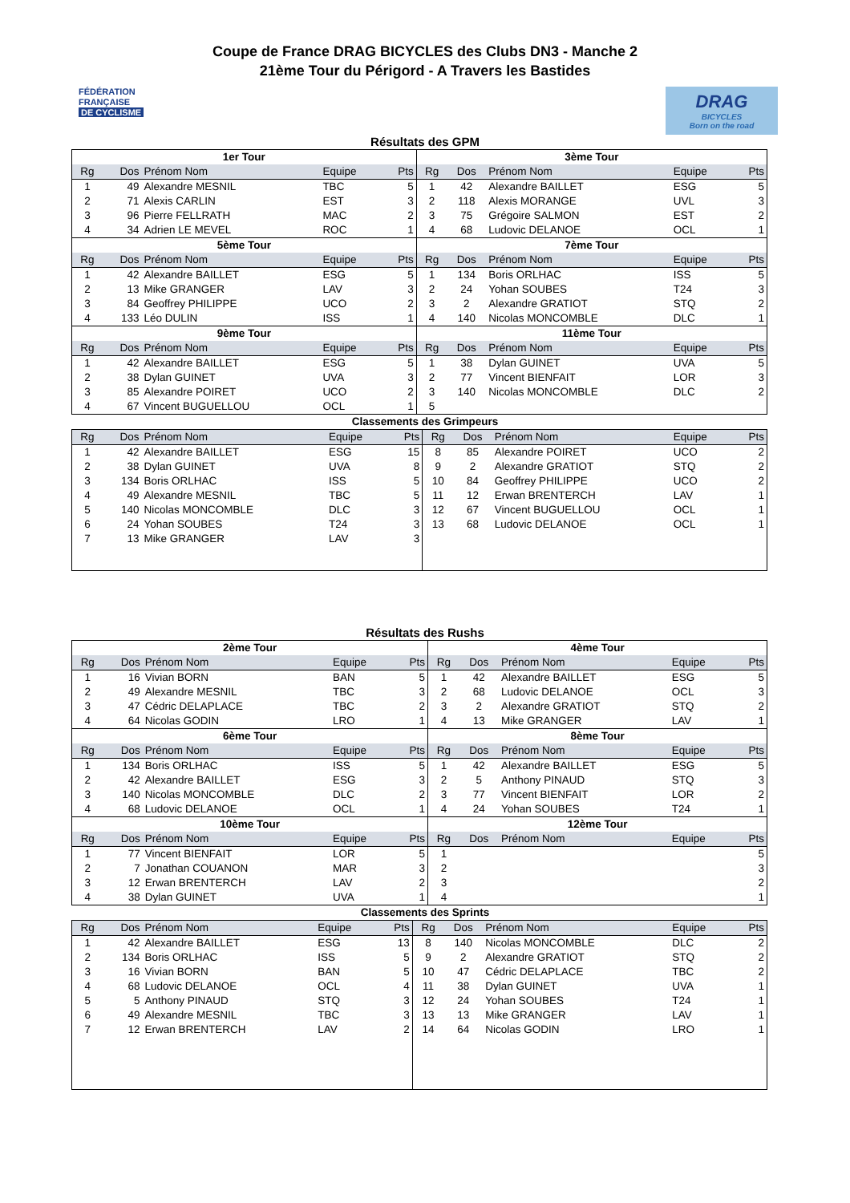Coupe de France DRAG BICYCLES des Clubs DN3 - Manche 2
21ème Tour du Périgord - A Travers les Bastides
FÉDÉRATION
FRANÇAISE
DE CYCLISME
DRAG
BICYCLES
Born on the road
Résultats des GPM
| 1er Tour | | | | | 3ème Tour | | | | |
| --- | --- | --- | --- | --- | --- | --- | --- | --- | --- |
| Rg | Dos | Prénom Nom | Equipe | Pts | Rg | Dos | Prénom Nom | Equipe | Pts |
| 1 | 49 | Alexandre MESNIL | TBC | 5 | 1 | 42 | Alexandre BAILLET | ESG | 5 |
| 2 | 71 | Alexis CARLIN | EST | 3 | 2 | 118 | Alexis MORANGE | UVL | 3 |
| 3 | 96 | Pierre FELLRATH | MAC | 2 | 3 | 75 | Grégoire SALMON | EST | 2 |
| 4 | 34 | Adrien LE MEVEL | ROC | 1 | 4 | 68 | Ludovic DELANOE | OCL | 1 |
| 5ème Tour | | | | | 7ème Tour | | | | |
| Rg | Dos | Prénom Nom | Equipe | Pts | Rg | Dos | Prénom Nom | Equipe | Pts |
| 1 | 42 | Alexandre BAILLET | ESG | 5 | 1 | 134 | Boris ORLHAC | ISS | 5 |
| 2 | 13 | Mike GRANGER | LAV | 3 | 2 | 24 | Yohan SOUBES | T24 | 3 |
| 3 | 84 | Geoffrey PHILIPPE | UCO | 2 | 3 | 2 | Alexandre GRATIOT | STQ | 2 |
| 4 | 133 | Léo DULIN | ISS | 1 | 4 | 140 | Nicolas MONCOMBLE | DLC | 1 |
| 9ème Tour | | | | | 11ème Tour | | | | |
| Rg | Dos | Prénom Nom | Equipe | Pts | Rg | Dos | Prénom Nom | Equipe | Pts |
| 1 | 42 | Alexandre BAILLET | ESG | 5 | 1 | 38 | Dylan GUINET | UVA | 5 |
| 2 | 38 | Dylan GUINET | UVA | 3 | 2 | 77 | Vincent BIENFAIT | LOR | 3 |
| 3 | 85 | Alexandre POIRET | UCO | 2 | 3 | 140 | Nicolas MONCOMBLE | DLC | 2 |
| 4 | 67 | Vincent BUGUELLOU | OCL | 1 | 5 | | | | |
Classements des Grimpeurs
| Rg | Dos | Prénom Nom | Equipe | Pts | Rg | Dos | Prénom Nom | Equipe | Pts |
| --- | --- | --- | --- | --- | --- | --- | --- | --- | --- |
| 1 | 42 | Alexandre BAILLET | ESG | 15 | 8 | 85 | Alexandre POIRET | UCO | 2 |
| 2 | 38 | Dylan GUINET | UVA | 8 | 9 | 2 | Alexandre GRATIOT | STQ | 2 |
| 3 | 134 | Boris ORLHAC | ISS | 5 | 10 | 84 | Geoffrey PHILIPPE | UCO | 2 |
| 4 | 49 | Alexandre MESNIL | TBC | 5 | 11 | 12 | Erwan BRENTERCH | LAV | 1 |
| 5 | 140 | Nicolas MONCOMBLE | DLC | 3 | 12 | 67 | Vincent BUGUELLOU | OCL | 1 |
| 6 | 24 | Yohan SOUBES | T24 | 3 | 13 | 68 | Ludovic DELANOE | OCL | 1 |
| 7 | 13 | Mike GRANGER | LAV | 3 | | | | | |
Résultats des Rushs
| 2ème Tour | | | | | 4ème Tour | | | | |
| --- | --- | --- | --- | --- | --- | --- | --- | --- | --- |
| Rg | Dos | Prénom Nom | Equipe | Pts | Rg | Dos | Prénom Nom | Equipe | Pts |
| 1 | 16 | Vivian BORN | BAN | 5 | 1 | 42 | Alexandre BAILLET | ESG | 5 |
| 2 | 49 | Alexandre MESNIL | TBC | 3 | 2 | 68 | Ludovic DELANOE | OCL | 3 |
| 3 | 47 | Cédric DELAPLACE | TBC | 2 | 3 | 2 | Alexandre GRATIOT | STQ | 2 |
| 4 | 64 | Nicolas GODIN | LRO | 1 | 4 | 13 | Mike GRANGER | LAV | 1 |
| 6ème Tour | | | | | 8ème Tour | | | | |
| Rg | Dos | Prénom Nom | Equipe | Pts | Rg | Dos | Prénom Nom | Equipe | Pts |
| 1 | 134 | Boris ORLHAC | ISS | 5 | 1 | 42 | Alexandre BAILLET | ESG | 5 |
| 2 | 42 | Alexandre BAILLET | ESG | 3 | 2 | 5 | Anthony PINAUD | STQ | 3 |
| 3 | 140 | Nicolas MONCOMBLE | DLC | 2 | 3 | 77 | Vincent BIENFAIT | LOR | 2 |
| 4 | 68 | Ludovic DELANOE | OCL | 1 | 4 | 24 | Yohan SOUBES | T24 | 1 |
| 10ème Tour | | | | | 12ème Tour | | | | |
| Rg | Dos | Prénom Nom | Equipe | Pts | Rg | Dos | Prénom Nom | Equipe | Pts |
| 1 | 77 | Vincent BIENFAIT | LOR | 5 | 1 | | | | 5 |
| 2 | 7 | Jonathan COUANON | MAR | 3 | 2 | | | | 3 |
| 3 | 12 | Erwan BRENTERCH | LAV | 2 | 3 | | | | 2 |
| 4 | 38 | Dylan GUINET | UVA | 1 | 4 | | | | 1 |
Classements des Sprints
| Rg | Dos | Prénom Nom | Equipe | Pts | Rg | Dos | Prénom Nom | Equipe | Pts |
| --- | --- | --- | --- | --- | --- | --- | --- | --- | --- |
| 1 | 42 | Alexandre BAILLET | ESG | 13 | 8 | 140 | Nicolas MONCOMBLE | DLC | 2 |
| 2 | 134 | Boris ORLHAC | ISS | 5 | 9 | 2 | Alexandre GRATIOT | STQ | 2 |
| 3 | 16 | Vivian BORN | BAN | 5 | 10 | 47 | Cédric DELAPLACE | TBC | 2 |
| 4 | 68 | Ludovic DELANOE | OCL | 4 | 11 | 38 | Dylan GUINET | UVA | 1 |
| 5 | 5 | Anthony PINAUD | STQ | 3 | 12 | 24 | Yohan SOUBES | T24 | 1 |
| 6 | 49 | Alexandre MESNIL | TBC | 3 | 13 | 13 | Mike GRANGER | LAV | 1 |
| 7 | 12 | Erwan BRENTERCH | LAV | 2 | 14 | 64 | Nicolas GODIN | LRO | 1 |